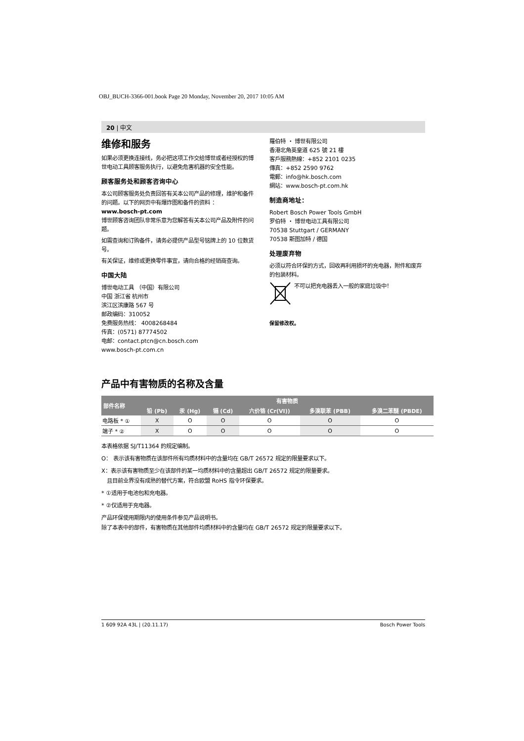OBJ_BUCH-3366-001.book Page 20 Monday, November 20, 2017 10:05 AM
20 | 中文
维修和服务
如果必须更换连接线，务必把这项工作交给博世或者经授权的博世电动工具顾客服务执行，以避免危害机器的安全性能。
顾客服务处和顾客咨询中心
本公司顾客服务处负责回答有关本公司产品的修理，维护和备件的问题。以下的网页中有爆炸图和备件的资料 ：
www.bosch-pt.com
博世顾客咨询团队非常乐意为您解答有关本公司产品及附件的问题。
如需查询和订购备件，请务必提供产品型号铭牌上的 10 位数货号。
有关保证，维修或更换零件事宜，请向合格的经销商查询。
中国大陆
博世电动工具 （中国）有限公司
中国 浙江省 杭州市
滨江区滨康路 567 号
邮政编码：310052
免费服务热线： 4008268484
传真：(0571) 87774502
电邮：contact.ptcn@cn.bosch.com
www.bosch-pt.com.cn
羅伯特 ・ 博世有限公司
香港北角英皇道 625 號 21 樓
客戶服務熱線：+852 2101 0235
傳真：+852 2590 9762
電郵：info@hk.bosch.com
網站：www.bosch-pt.com.hk
制造商地址：
Robert Bosch Power Tools GmbH
罗伯特 ・ 博世电动工具有限公司
70538 Stuttgart / GERMANY
70538 斯图加特 / 德国
处理废弃物
必须以符合环保的方式，回收再利用损坏的充电器，附件和废弃的包装材料。
不可以把充电器丢入一般的家庭垃圾中！
保留修改权。
产品中有害物质的名称及含量
| 部件名称 | 有害物质 | | | | | |
| --- | --- | --- | --- | --- | --- | --- |
| | 铅 (Pb) | 汞 (Hg) | 镉 (Cd) | 六价铬 (Cr(VI)) | 多溴联苯 (PBB) | 多溴二苯醚 (PBDE) |
| 电路板 * ① | X | O | O | O | O | O |
| 端子 * ② | X | O | O | O | O | O |
本表格依据 SJ/T11364 的规定编制。
O： 表示该有害物质在该部件所有均质材料中的含量均在 GB/T 26572 规定的限量要求以下。
X：表示该有害物质至少在该部件的某一均质材料中的含量超出 GB/T 26572 规定的限量要求。
且目前业界没有成熟的替代方案，符合欧盟 RoHS 指令环保要求。
* ①适用于电池包和充电器。
* ②仅适用于充电器。
产品环保使用期限内的使用条件参见产品说明书。
除了本表中的部件，有害物质在其他部件均质材料中的含量均在 GB/T 26572 规定的限量要求以下。
1 609 92A 43L | (20.11.17) Bosch Power Tools